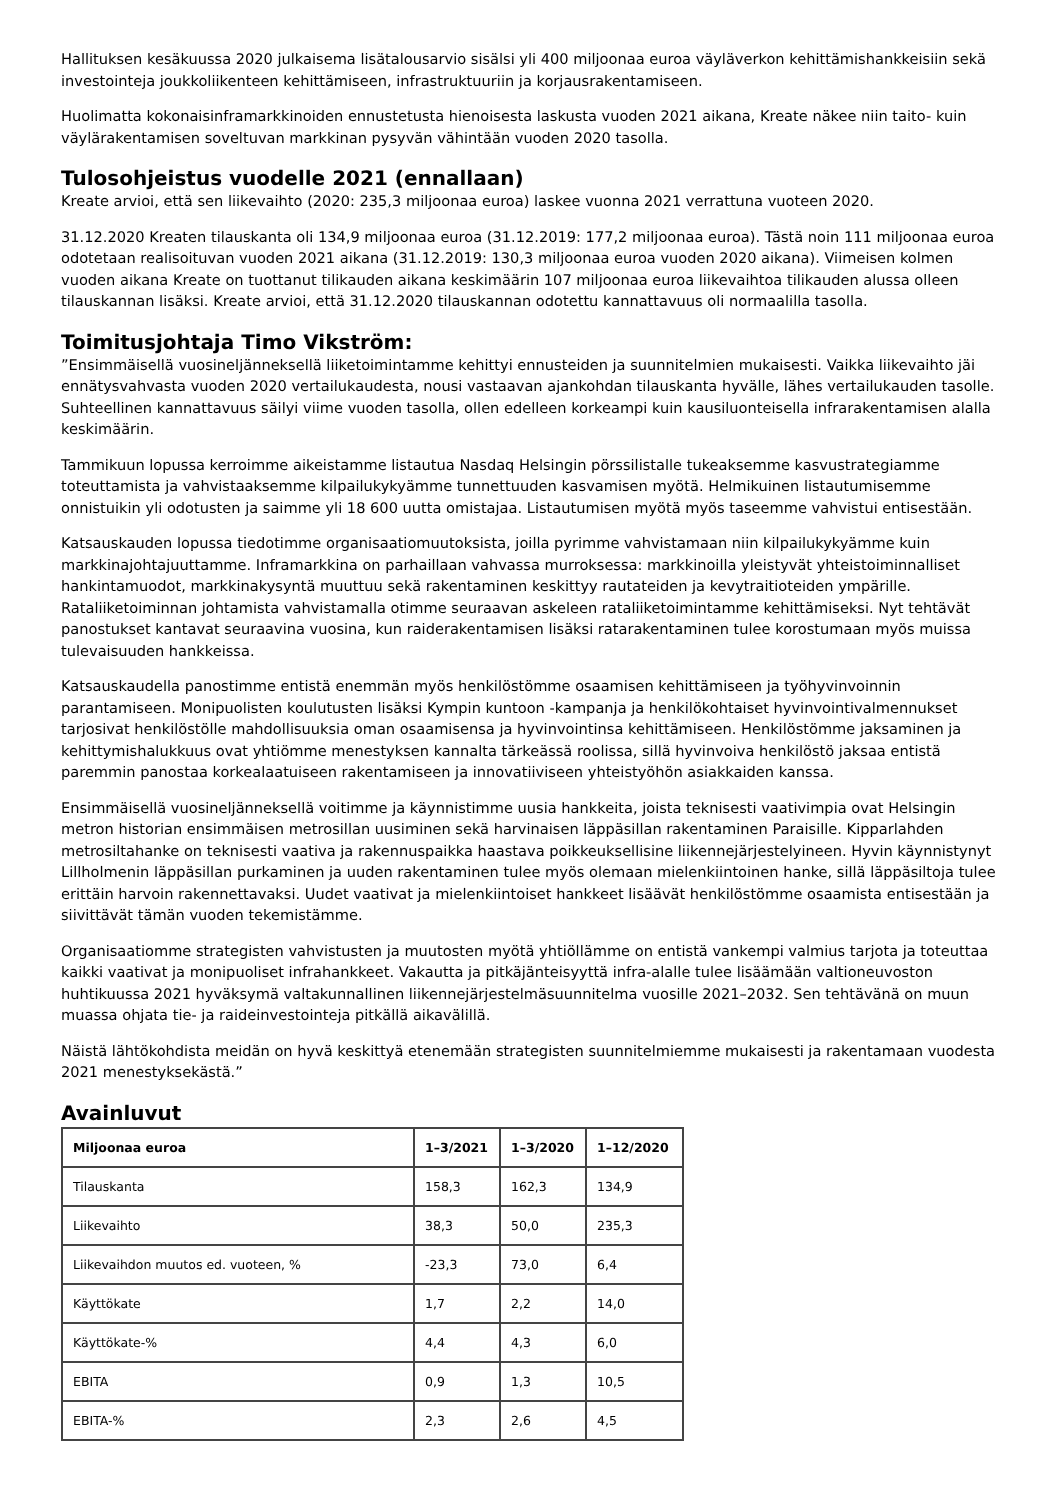Hallituksen kesäkuussa 2020 julkaisema lisätalousarvio sisälsi yli 400 miljoonaa euroa väyläverkon kehittämishankkeisiin sekä investointeja joukkoliikenteen kehittämiseen, infrastruktuuriin ja korjausrakentamiseen.
Huolimatta kokonaisinframarkkinoiden ennustetusta hienoisesta laskusta vuoden 2021 aikana, Kreate näkee niin taito- kuin väylärakentamisen soveltuvan markkinan pysyvän vähintään vuoden 2020 tasolla.
Tulosohjeistus vuodelle 2021 (ennallaan)
Kreate arvioi, että sen liikevaihto (2020: 235,3 miljoonaa euroa) laskee vuonna 2021 verrattuna vuoteen 2020.
31.12.2020 Kreaten tilauskanta oli 134,9 miljoonaa euroa (31.12.2019: 177,2 miljoonaa euroa). Tästä noin 111 miljoonaa euroa odotetaan realisoituvan vuoden 2021 aikana (31.12.2019: 130,3 miljoonaa euroa vuoden 2020 aikana). Viimeisen kolmen vuoden aikana Kreate on tuottanut tilikauden aikana keskimäärin 107 miljoonaa euroa liikevaihtoa tilikauden alussa olleen tilauskannan lisäksi. Kreate arvioi, että 31.12.2020 tilauskannan odotettu kannattavuus oli normaalilla tasolla.
Toimitusjohtaja Timo Vikström:
”Ensimmäisellä vuosineljänneksellä liiketoimintamme kehittyi ennusteiden ja suunnitelmien mukaisesti. Vaikka liikevaihto jäi ennätysvahvasta vuoden 2020 vertailukaudesta, nousi vastaavan ajankohdan tilauskanta hyvälle, lähes vertailukauden tasolle. Suhteellinen kannattavuus säilyi viime vuoden tasolla, ollen edelleen korkeampi kuin kausiluonteisella infrarakentamisen alalla keskimäärin.
Tammikuun lopussa kerroimme aikeistamme listautua Nasdaq Helsingin pörssilistalle tukeaksemme kasvustrategiamme toteuttamista ja vahvistaaksemme kilpailukykyämme tunnettuuden kasvamisen myötä. Helmikuinen listautumisemme onnistuikin yli odotusten ja saimme yli 18 600 uutta omistajaa. Listautumisen myötä myös taseemme vahvistui entisestään.
Katsauskauden lopussa tiedotimme organisaatiomuutoksista, joilla pyrimme vahvistamaan niin kilpailukykyämme kuin markkinajohtajuuttamme. Inframarkkina on parhaillaan vahvassa murroksessa: markkinoilla yleistyvät yhteistoiminnalliset hankintamuodot, markkinakysyntä muuttuu sekä rakentaminen keskittyy rautateiden ja kevytraitioteiden ympärille. Rataliiketoiminnan johtamista vahvistamalla otimme seuraavan askeleen rataliiketoimintamme kehittämiseksi. Nyt tehtävät panostukset kantavat seuraavina vuosina, kun raiderakentamisen lisäksi ratarakentaminen tulee korostumaan myös muissa tulevaisuuden hankkeissa.
Katsauskaudella panostimme entistä enemmän myös henkilöstömme osaamisen kehittämiseen ja työhyvinvoinnin parantamiseen. Monipuolisten koulutusten lisäksi Kympin kuntoon -kampanja ja henkilökohtaiset hyvinvointivalmennukset tarjosivat henkilöstölle mahdollisuuksia oman osaamisensa ja hyvinvointinsa kehittämiseen. Henkilöstömme jaksaminen ja kehittymishalukkuus ovat yhtiömme menestyksen kannalta tärkeässä roolissa, sillä hyvinvoiva henkilöstö jaksaa entistä paremmin panostaa korkealaatuiseen rakentamiseen ja innovatiiviseen yhteistyöhön asiakkaiden kanssa.
Ensimmäisellä vuosineljänneksellä voitimme ja käynnistimme uusia hankkeita, joista teknisesti vaativimpia ovat Helsingin metron historian ensimmäisen metrosillan uusiminen sekä harvinaisen läppäsillan rakentaminen Paraisille. Kipparlahden metrosiltahanke on teknisesti vaativa ja rakennuspaikka haastava poikkeuksellisine liikennejärjestelyineen. Hyvin käynnistynyt Lillholmenin läppäsillan purkaminen ja uuden rakentaminen tulee myös olemaan mielenkiintoinen hanke, sillä läppäsiltoja tulee erittäin harvoin rakennettavaksi. Uudet vaativat ja mielenkiintoiset hankkeet lisäävät henkilöstömme osaamista entisestään ja siivittävät tämän vuoden tekemistämme.
Organisaatiomme strategisten vahvistusten ja muutosten myötä yhtiöllämme on entistä vankempi valmius tarjota ja toteuttaa kaikki vaativat ja monipuoliset infrahankkeet. Vakautta ja pitkäjänteisyyttä infra-alalle tulee lisäämään valtioneuvoston huhtikuussa 2021 hyväksymä valtakunnallinen liikennejärjestelmäsuunnitelma vuosille 2021–2032. Sen tehtävänä on muun muassa ohjata tie- ja raideinvestointeja pitkällä aikavälillä.
Näistä lähtökohdista meidän on hyvä keskittyä etenemään strategisten suunnitelmiemme mukaisesti ja rakentamaan vuodesta 2021 menestyksekästä.”
Avainluvut
| Miljoonaa euroa | 1–3/2021 | 1–3/2020 | 1–12/2020 |
| --- | --- | --- | --- |
| Tilauskanta | 158,3 | 162,3 | 134,9 |
| Liikevaihto | 38,3 | 50,0 | 235,3 |
| Liikevaihdon muutos ed. vuoteen, % | -23,3 | 73,0 | 6,4 |
| Käyttökate | 1,7 | 2,2 | 14,0 |
| Käyttökate-% | 4,4 | 4,3 | 6,0 |
| EBITA | 0,9 | 1,3 | 10,5 |
| EBITA-% | 2,3 | 2,6 | 4,5 |